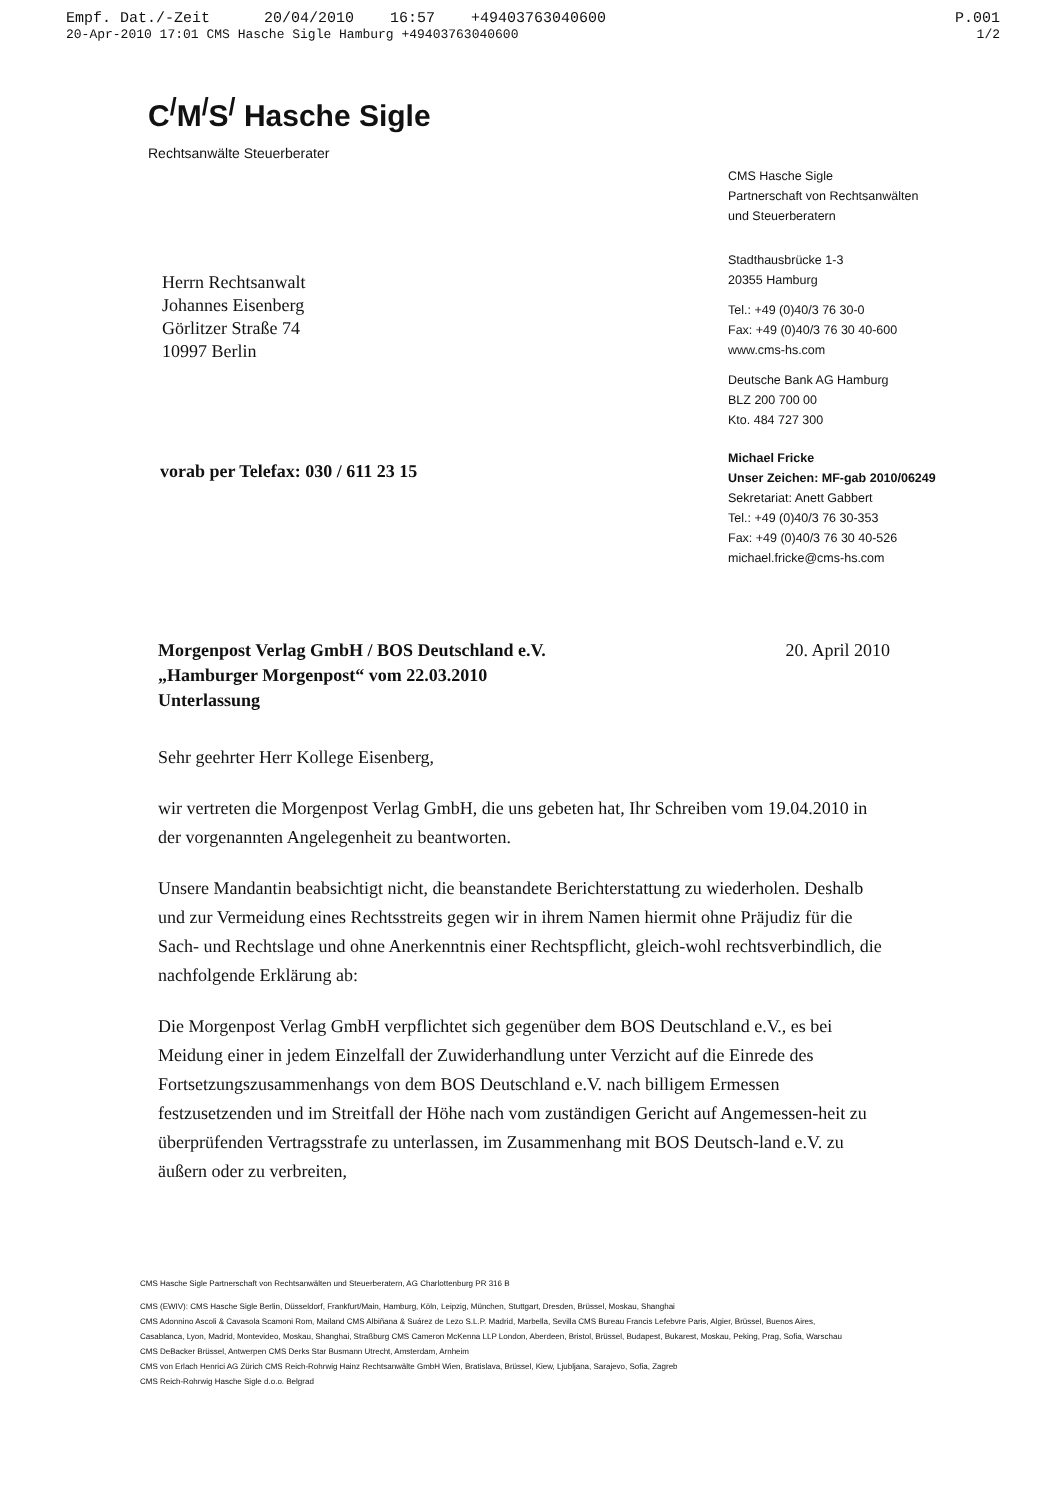Empf. Dat./-Zeit 20/04/2010 16:57 +494037630406​00 P.001
20-Apr-2010 17:01 CMS Hasche Sigle Hamburg +494037630406​00 1/2
C<sup>/</sup>M<sup>/</sup>S<sup>/</sup> Hasche Sigle
Rechtsanwälte Steuerberater
Herrn Rechtsanwalt
Johannes Eisenberg
Görlitzer Straße 74
10997 Berlin
vorab per Telefax: 030 / 611 23 15
CMS Hasche Sigle
Partnerschaft von Rechtsanwälten
und Steuerberatern
Stadthausbrücke 1-3
20355 Hamburg
Tel.: +49 (0)40/3 76 30-0
Fax: +49 (0)40/3 76 30 40-600
www.cms-hs.com
Deutsche Bank AG Hamburg
BLZ 200 700 00
Kto. 484 727 300
Michael Fricke
Unser Zeichen: MF-gab 2010/06249
Sekretariat: Anett Gabbert
Tel.: +49 (0)40/3 76 30-353
Fax: +49 (0)40/3 76 30 40-526
michael.fricke@cms-hs.com
Morgenpost Verlag GmbH / BOS Deutschland e.V.
„Hamburger Morgenpost“ vom 22.03.2010
Unterlassung
20. April 2010
Sehr geehrter Herr Kollege Eisenberg,
wir vertreten die Morgenpost Verlag GmbH, die uns gebeten hat, Ihr Schreiben vom 19.04.2010 in der vorgenannten Angelegenheit zu beantworten.
Unsere Mandantin beabsichtigt nicht, die beanstandete Berichterstattung zu wiederholen. Deshalb und zur Vermeidung eines Rechtsstreits gegen wir in ihrem Namen hiermit ohne Präjudiz für die Sach- und Rechtslage und ohne Anerkenntnis einer Rechtspflicht, gleich-wohl rechtsverbindlich, die nachfolgende Erklärung ab:
Die Morgenpost Verlag GmbH verpflichtet sich gegenüber dem BOS Deutschland e.V., es bei Meidung einer in jedem Einzelfall der Zuwiderhandlung unter Verzicht auf die Einrede des Fortsetzungszusammenhangs von dem BOS Deutschland e.V. nach billigem Ermessen festzusetzenden und im Streitfall der Höhe nach vom zuständigen Gericht auf Angemessen-heit zu überprüfenden Vertragsstrafe zu unterlassen, im Zusammenhang mit BOS Deutsch-land e.V. zu äußern oder zu verbreiten,
CMS Hasche Sigle Partnerschaft von Rechtsanwälten und Steuerberatern, AG Charlottenburg PR 316 B
CMS (EWIV): CMS Hasche Sigle Berlin, Düsseldorf, Frankfurt/Main, Hamburg, Köln, Leipzig, München, Stuttgart, Dresden, Brüssel, Moskau, Shanghai
CMS Adonnino Ascoli & Cavasola Scamoni Rom, Mailand CMS Albiñana & Suárez de Lezo S.L.P. Madrid, Marbella, Sevilla CMS Bureau Francis Lefebvre Paris, Algier, Brüssel, Buenos Aires, Casablanca, Lyon, Madrid, Montevideo, Moskau, Shanghai, Straßburg CMS Cameron McKenna LLP London, Aberdeen, Bristol, Brüssel, Budapest, Bukarest, Moskau, Peking, Prag, Sofia, Warschau CMS DeBacker Brüssel, Antwerpen CMS Derks Star Busmann Utrecht, Amsterdam, Arnheim
CMS von Erlach Henrici AG Zürich CMS Reich-Rohrwig Hainz Rechtsanwälte GmbH Wien, Bratislava, Brüssel, Kiew, Ljubljana, Sarajevo, Sofia, Zagreb
CMS Reich-Rohrwig Hasche Sigle d.o.o. Belgrad